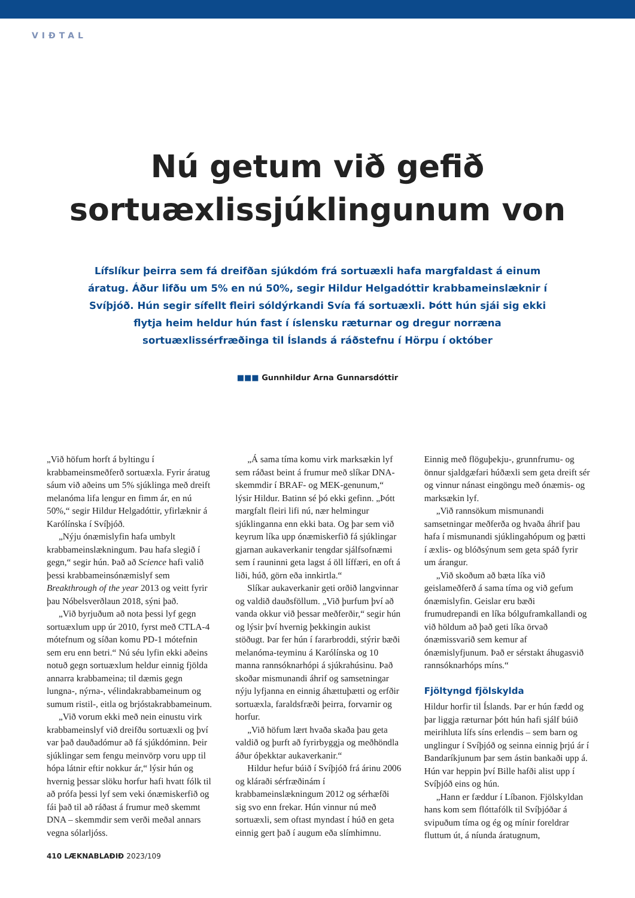VIÐTAL
Nú getum við gefið
sortuæxlissjúklingunum von
Lífslíkur þeirra sem fá dreifðan sjúkdóm frá sortuæxli hafa margfaldast á einum áratug. Áður lifðu um 5% en nú 50%, segir Hildur Helgadóttir krabbameinslæknir í Svíþjóð. Hún segir sífellt fleiri sóldýrkandi Svía fá sortuæxli. Þótt hún sjái sig ekki flytja heim heldur hún fast í íslensku ræturnar og dregur norræna sortuæxlissérfræðinga til Íslands á ráðstefnu í Hörpu í október
■■■ Gunnhildur Arna Gunnarsdóttir
„Við höfum horft á byltingu í krabbameinsmeðferð sortuæxla. Fyrir áratug sáum við aðeins um 5% sjúklinga með dreift melanóma lifa lengur en fimm ár, en nú 50%,“ segir Hildur Helgadóttir, yfirlæknir á Karólínska í Svíþjóð.
„Nýju ónæmislyfin hafa umbylt krabbameinslækningum. Þau hafa slegið í gegn,“ segir hún. Það að Science hafi valið þessi krabbameinsónæmislyf sem Breakthrough of the year 2013 og veitt fyrir þau Nóbelsverðlaun 2018, sýni það.
„Við byrjuðum að nota þessi lyf gegn sortuæxlum upp úr 2010, fyrst með CTLA-4 mótefnum og síðan komu PD-1 mótefnin sem eru enn betri.“ Nú séu lyfin ekki aðeins notuð gegn sortuæxlum heldur einnig fjölda annarra krabbameina; til dæmis gegn lungna-, nýrna-, vélindakrabbameinum og sumum ristil-, eitla og brjóstakrabbameinum.
„Við vorum ekki með nein einustu virk krabbameinslyf við dreifðu sortuæxli og því var það dauðadómur að fá sjúkdóminn. Þeir sjúklingar sem fengu meinvörp voru upp til hópa látnir eftir nokkur ár,“ lýsir hún og hvernig þessar slöku horfur hafi hvatt fólk til að prófa þessi lyf sem veki ónæmiskerfið og fái það til að ráðast á frumur með skemmt DNA – skemmdir sem verði meðal annars vegna sólarljóss.
„Á sama tíma komu virk marksækin lyf sem ráðast beint á frumur með slíkar DNA-skemmdir í BRAF- og MEK-genunum,“ lýsir Hildur. Batinn sé þó ekki gefinn. „Þótt margfalt fleiri lifi nú, nær helmingur sjúklinganna enn ekki bata. Og þar sem við keyrum líka upp ónæmiskerfið fá sjúklingar gjarnan aukaverkanir tengdar sjálfsofnæmi sem í rauninni geta lagst á öll líffæri, en oft á liði, húð, görn eða innkirtla.“
Slíkar aukaverkanir geti orðið langvinnar og valdið dauðsföllum. „Við þurfum því að vanda okkur við þessar meðferðir,“ segir hún og lýsir því hvernig þekkingin aukist stöðugt. Þar fer hún í fararbroddi, stýrir bæði melanóma-teyminu á Karólínska og 10 manna rannsóknarhópi á sjúkrahúsinu. Það skoðar mismunandi áhrif og samsetningar nýju lyfjanna en einnig áhættuþætti og erfðir sortuæxla, faraldsfræði þeirra, forvarnir og horfur.
„Við höfum lært hvaða skaða þau geta valdið og þurft að fyrirbyggja og meðhöndla áður óþekktar aukaverkanir.“
Hildur hefur búið í Svíþjóð frá árinu 2006 og kláraði sérfræðinám í krabbameinslækningum 2012 og sérhæfði sig svo enn frekar. Hún vinnur nú með sortuæxli, sem oftast myndast í húð en geta einnig gert það í augum eða slímhimnu. Einnig með flöguþekju-, grunnfrumu- og önnur sjaldgæfari húðæxli sem geta dreift sér og vinnur nánast eingöngu með ónæmis- og marksækin lyf.
„Við rannsökum mismunandi samsetningar meðferða og hvaða áhrif þau hafa í mismunandi sjúklingahópum og þætti í æxlis- og blóðsýnum sem geta spáð fyrir um árangur.
„Við skoðum að bæta líka við geislameðferð á sama tíma og við gefum ónæmislyfin. Geislar eru bæði frumudrepandi en líka bólguframkallandi og við höldum að það geti líka örvað ónæmissvarið sem kemur af ónæmislyfjunum. Það er sérstakt áhugasvið rannsóknarhóps míns.“
Fjöltyngd fjölskylda
Hildur horfir til Íslands. Þar er hún fædd og þar liggja ræturnar þótt hún hafi sjálf búið meirihluta lífs síns erlendis – sem barn og unglingur í Svíþjóð og seinna einnig þrjú ár í Bandaríkjunum þar sem ástin bankaði upp á. Hún var heppin því Bille hafði alist upp í Svíþjóð eins og hún.
„Hann er fæddur í Líbanon. Fjölskyldan hans kom sem flóttafólk til Svíþjóðar á svipuðum tíma og ég og mínir foreldrar fluttum út, á níunda áratugnum,
410 LÆKNABLAÐIÐ 2023/109